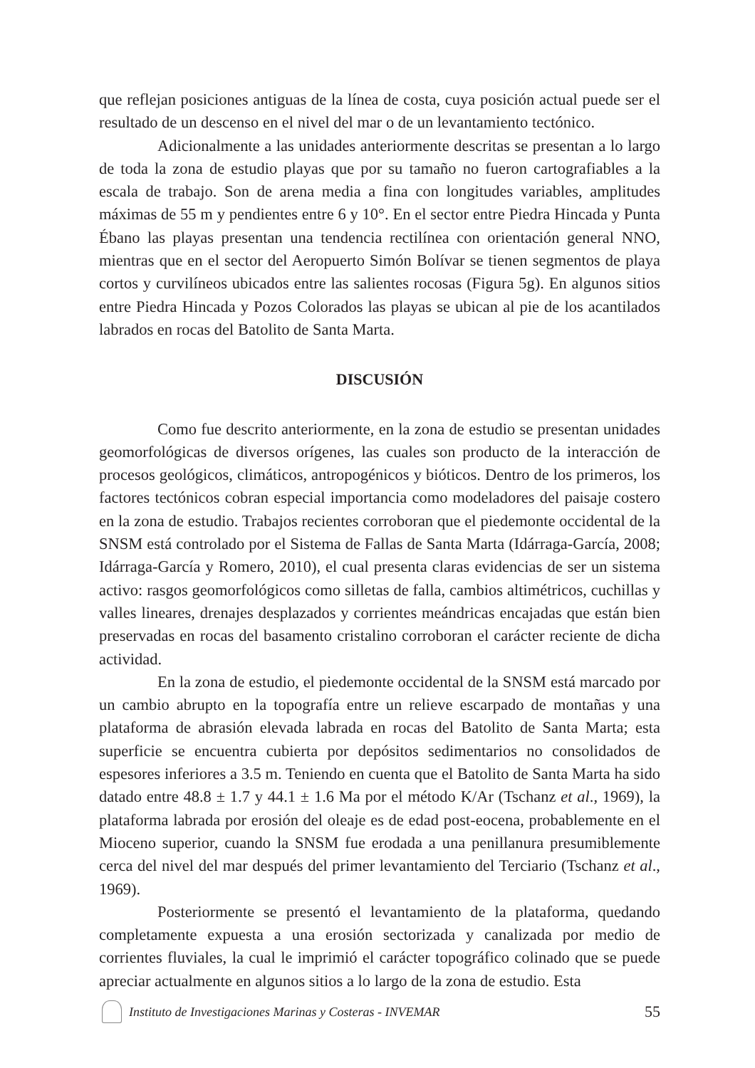que reflejan posiciones antiguas de la línea de costa, cuya posición actual puede ser el resultado de un descenso en el nivel del mar o de un levantamiento tectónico.
Adicionalmente a las unidades anteriormente descritas se presentan a lo largo de toda la zona de estudio playas que por su tamaño no fueron cartografiables a la escala de trabajo. Son de arena media a fina con longitudes variables, amplitudes máximas de 55 m y pendientes entre 6 y 10°. En el sector entre Piedra Hincada y Punta Ébano las playas presentan una tendencia rectilínea con orientación general NNO, mientras que en el sector del Aeropuerto Simón Bolívar se tienen segmentos de playa cortos y curvilíneos ubicados entre las salientes rocosas (Figura 5g). En algunos sitios entre Piedra Hincada y Pozos Colorados las playas se ubican al pie de los acantilados labrados en rocas del Batolito de Santa Marta.
DISCUSIÓN
Como fue descrito anteriormente, en la zona de estudio se presentan unidades geomorfológicas de diversos orígenes, las cuales son producto de la interacción de procesos geológicos, climáticos, antropogénicos y bióticos. Dentro de los primeros, los factores tectónicos cobran especial importancia como modeladores del paisaje costero en la zona de estudio. Trabajos recientes corroboran que el piedemonte occidental de la SNSM está controlado por el Sistema de Fallas de Santa Marta (Idárraga-García, 2008; Idárraga-García y Romero, 2010), el cual presenta claras evidencias de ser un sistema activo: rasgos geomorfológicos como silletas de falla, cambios altimétricos, cuchillas y valles lineares, drenajes desplazados y corrientes meándricas encajadas que están bien preservadas en rocas del basamento cristalino corroboran el carácter reciente de dicha actividad.
En la zona de estudio, el piedemonte occidental de la SNSM está marcado por un cambio abrupto en la topografía entre un relieve escarpado de montañas y una plataforma de abrasión elevada labrada en rocas del Batolito de Santa Marta; esta superficie se encuentra cubierta por depósitos sedimentarios no consolidados de espesores inferiores a 3.5 m. Teniendo en cuenta que el Batolito de Santa Marta ha sido datado entre 48.8 ± 1.7 y 44.1 ± 1.6 Ma por el método K/Ar (Tschanz et al., 1969), la plataforma labrada por erosión del oleaje es de edad post-eocena, probablemente en el Mioceno superior, cuando la SNSM fue erodada a una penillanura presumiblemente cerca del nivel del mar después del primer levantamiento del Terciario (Tschanz et al., 1969).
Posteriormente se presentó el levantamiento de la plataforma, quedando completamente expuesta a una erosión sectorizada y canalizada por medio de corrientes fluviales, la cual le imprimió el carácter topográfico colinado que se puede apreciar actualmente en algunos sitios a lo largo de la zona de estudio. Esta
Instituto de Investigaciones Marinas y Costeras - INVEMAR 55